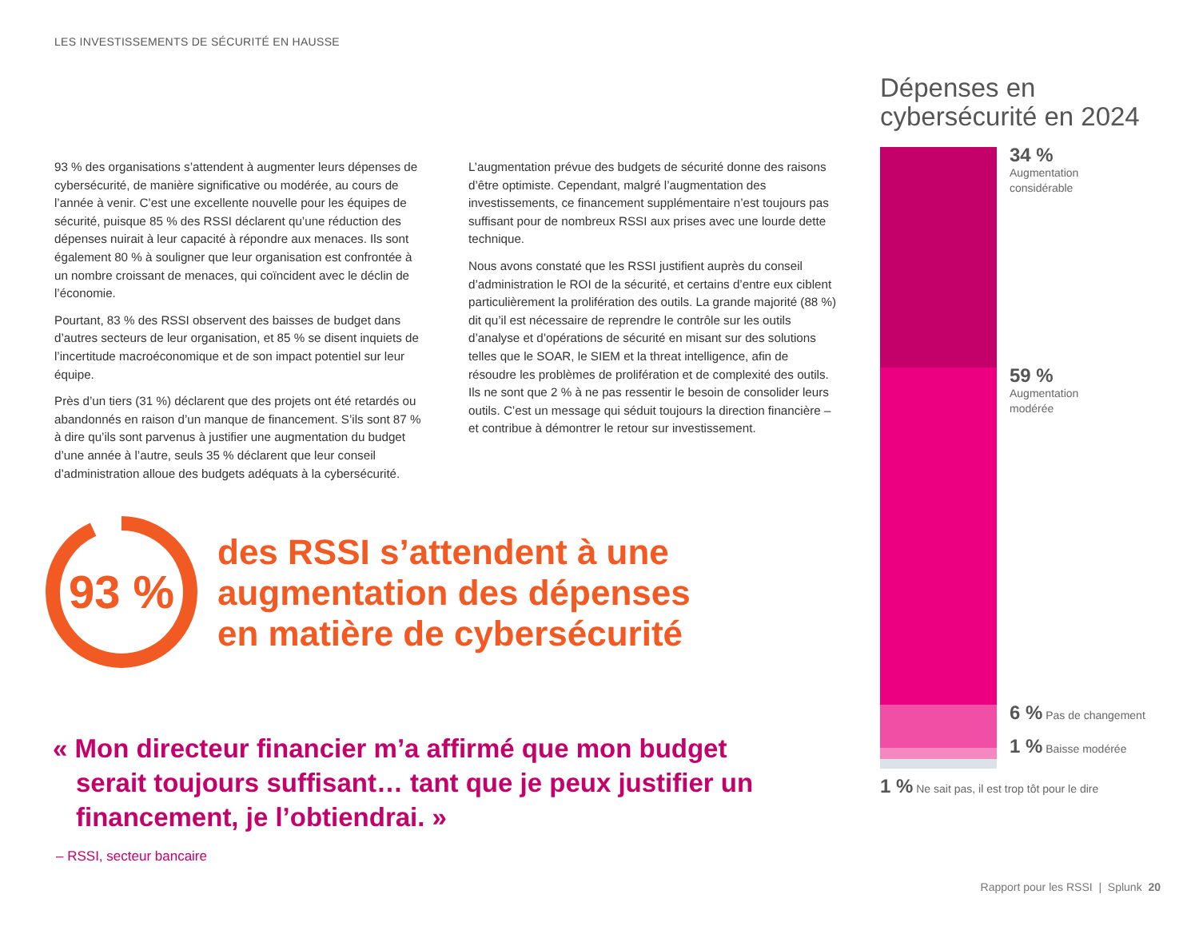LES INVESTISSEMENTS DE SÉCURITÉ EN HAUSSE
93 % des organisations s’attendent à augmenter leurs dépenses de cybersécurité, de manière significative ou modérée, au cours de l’année à venir. C’est une excellente nouvelle pour les équipes de sécurité, puisque 85 % des RSSI déclarent qu’une réduction des dépenses nuirait à leur capacité à répondre aux menaces. Ils sont également 80 % à souligner que leur organisation est confrontée à un nombre croissant de menaces, qui coïncident avec le déclin de l’économie.
Pourtant, 83 % des RSSI observent des baisses de budget dans d’autres secteurs de leur organisation, et 85 % se disent inquiets de l’incertitude macroéconomique et de son impact potentiel sur leur équipe.
Près d’un tiers (31 %) déclarent que des projets ont été retardés ou abandonnés en raison d’un manque de financement. S’ils sont 87 % à dire qu’ils sont parvenus à justifier une augmentation du budget d’une année à l’autre, seuls 35 % déclarent que leur conseil d’administration alloue des budgets adéquats à la cybersécurité.
L’augmentation prévue des budgets de sécurité donne des raisons d’être optimiste. Cependant, malgré l’augmentation des investissements, ce financement supplémentaire n’est toujours pas suffisant pour de nombreux RSSI aux prises avec une lourde dette technique.
Nous avons constaté que les RSSI justifient auprès du conseil d’administration le ROI de la sécurité, et certains d’entre eux ciblent particulièrement la prolifération des outils. La grande majorité (88 %) dit qu’il est nécessaire de reprendre le contrôle sur les outils d’analyse et d’opérations de sécurité en misant sur des solutions telles que le SOAR, le SIEM et la threat intelligence, afin de résoudre les problèmes de prolifération et de complexité des outils. Ils ne sont que 2 % à ne pas ressentir le besoin de consolider leurs outils. C’est un message qui séduit toujours la direction financière – et contribue à démontrer le retour sur investissement.
93 %
des RSSI s’attendent à une
augmentation des dépenses
en matière de cybersécurité
« Mon directeur financier m’a affirmé que mon budget
serait toujours suffisant… tant que je peux justifier un financement, je l’obtiendrai. »
– RSSI, secteur bancaire
Dépenses en cybersécurité en 2024
34 %
Augmentation
considérable
59 %
Augmentation
modérée
6 % Pas de changement
1 % Baisse modérée
1 % Ne sait pas, il est trop tôt pour le dire
Rapport pour les RSSI | Splunk 20